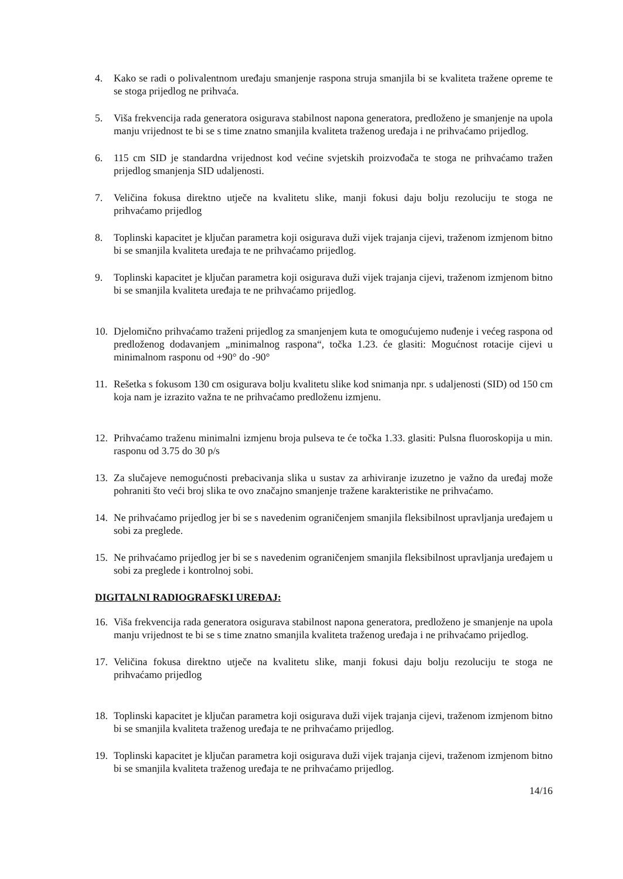4. Kako se radi o polivalentnom uređaju smanjenje raspona struja smanjila bi se kvaliteta tražene opreme te se stoga prijedlog ne prihvaća.
5. Viša frekvencija rada generatora osigurava stabilnost napona generatora, predloženo je smanjenje na upola manju vrijednost te bi se s time znatno smanjila kvaliteta traženog uređaja i ne prihvaćamo prijedlog.
6. 115 cm SID je standardna vrijednost kod većine svjetskih proizvođača te stoga ne prihvaćamo tražen prijedlog smanjenja SID udaljenosti.
7. Veličina fokusa direktno utječe na kvalitetu slike, manji fokusi daju bolju rezoluciju te stoga ne prihvaćamo prijedlog
8. Toplinski kapacitet je ključan parametra koji osigurava duži vijek trajanja cijevi, traženom izmjenom bitno bi se smanjila kvaliteta uređaja te ne prihvaćamo prijedlog.
9. Toplinski kapacitet je ključan parametra koji osigurava duži vijek trajanja cijevi, traženom izmjenom bitno bi se smanjila kvaliteta uređaja te ne prihvaćamo prijedlog.
10. Djelomično prihvaćamo traženi prijedlog za smanjenjem kuta te omogućujemo nuđenje i većeg raspona od predloženog dodavanjem „minimalnog raspona“, točka 1.23. će glasiti: Mogućnost rotacije cijevi u minimalnom rasponu od +90° do -90°
11. Rešetka s fokusom 130 cm osigurava bolju kvalitetu slike kod snimanja npr. s udaljenosti (SID) od 150 cm koja nam je izrazito važna te ne prihvaćamo predloženu izmjenu.
12. Prihvaćamo traženu minimalni izmjenu broja pulseva te će točka 1.33. glasiti: Pulsna fluoroskopija u min. rasponu od 3.75 do 30 p/s
13. Za slučajeve nemogućnosti prebacivanja slika u sustav za arhiviranje izuzetno je važno da uređaj može pohraniti što veći broj slika te ovo značajno smanjenje tražene karakteristike ne prihvaćamo.
14. Ne prihvaćamo prijedlog jer bi se s navedenim ograničenjem smanjila fleksibilnost upravljanja uređajem u sobi za preglede.
15. Ne prihvaćamo prijedlog jer bi se s navedenim ograničenjem smanjila fleksibilnost upravljanja uređajem u sobi za preglede i kontrolnoj sobi.
DIGITALNI RADIOGRAFSKI UREĐAJ:
16. Viša frekvencija rada generatora osigurava stabilnost napona generatora, predloženo je smanjenje na upola manju vrijednost te bi se s time znatno smanjila kvaliteta traženog uređaja i ne prihvaćamo prijedlog.
17. Veličina fokusa direktno utječe na kvalitetu slike, manji fokusi daju bolju rezoluciju te stoga ne prihvaćamo prijedlog
18. Toplinski kapacitet je ključan parametra koji osigurava duži vijek trajanja cijevi, traženom izmjenom bitno bi se smanjila kvaliteta traženog uređaja te ne prihvaćamo prijedlog.
19. Toplinski kapacitet je ključan parametra koji osigurava duži vijek trajanja cijevi, traženom izmjenom bitno bi se smanjila kvaliteta traženog uređaja te ne prihvaćamo prijedlog.
14/16